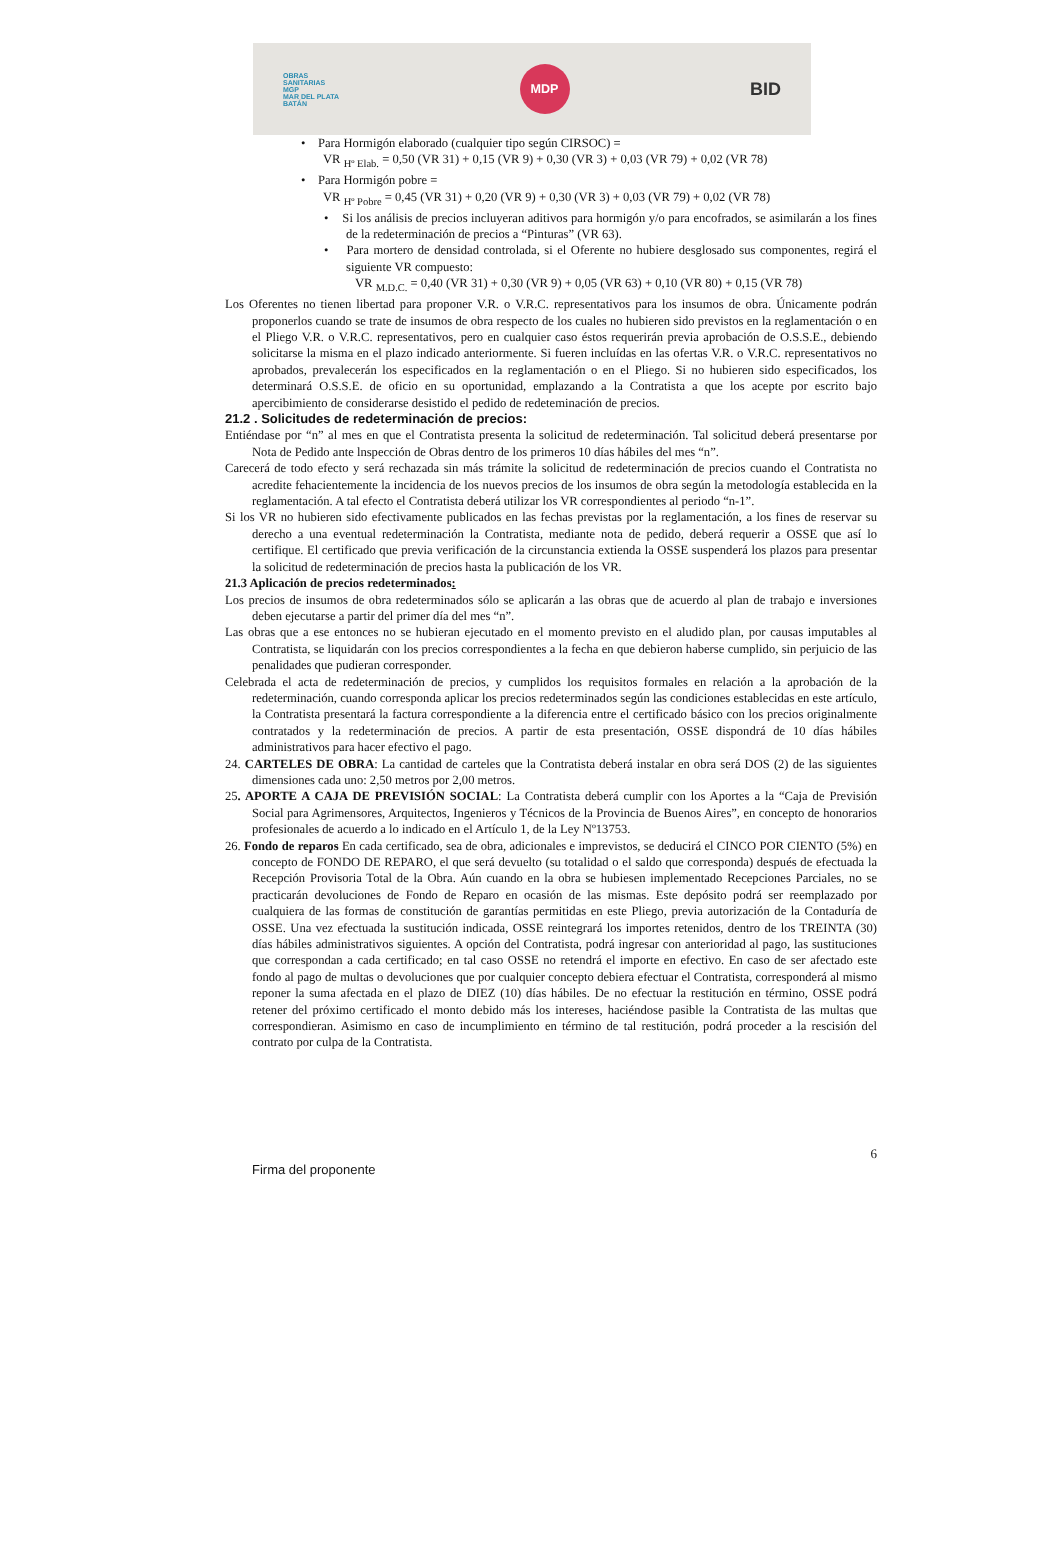OBRAS
SANITARIAS
MGP
MAR DEL PLATA
BATÁN
MDP
BID
• Para Hormigón elaborado (cualquier tipo según CIRSOC) =
VR <sub>Hº Elab.</sub> = 0,50 (VR 31) + 0,15 (VR 9) + 0,30 (VR 3) + 0,03 (VR 79) + 0,02 (VR 78)
• Para Hormigón pobre =
VR <sub>Hº Pobre</sub> = 0,45 (VR 31) + 0,20 (VR 9) + 0,30 (VR 3) + 0,03 (VR 79) + 0,02 (VR 78)
• Si los análisis de precios incluyeran aditivos para hormigón y/o para encofrados, se asimilarán a los fines de la redeterminación de precios a “Pinturas” (VR 63).
• Para mortero de densidad controlada, si el Oferente no hubiere desglosado sus componentes, regirá el siguiente VR compuesto:
VR <sub>M.D.C.</sub> = 0,40 (VR 31) + 0,30 (VR 9) + 0,05 (VR 63) + 0,10 (VR 80) + 0,15 (VR 78)
Los Oferentes no tienen libertad para proponer V.R. o V.R.C. representativos para los insumos de obra. Únicamente podrán proponerlos cuando se trate de insumos de obra respecto de los cuales no hubieren sido previstos en la reglamentación o en el Pliego V.R. o V.R.C. representativos, pero en cualquier caso éstos requerirán previa aprobación de O.S.S.E., debiendo solicitarse la misma en el plazo indicado anteriormente. Si fueren incluídas en las ofertas V.R. o V.R.C. representativos no aprobados, prevalecerán los especificados en la reglamentación o en el Pliego. Si no hubieren sido especificados, los determinará O.S.S.E. de oficio en su oportunidad, emplazando a la Contratista a que los acepte por escrito bajo apercibimiento de considerarse desistido el pedido de redeteminación de precios.
21.2 . Solicitudes de redeterminación de precios:
Entiéndase por “n” al mes en que el Contratista presenta la solicitud de redeterminación. Tal solicitud deberá presentarse por Nota de Pedido ante lnspección de Obras dentro de los primeros 10 días hábiles del mes “n”.
Carecerá de todo efecto y será rechazada sin más trámite la solicitud de redeterminación de precios cuando el Contratista no acredite fehacientemente la incidencia de los nuevos precios de los insumos de obra según la metodología establecida en la reglamentación. A tal efecto el Contratista deberá utilizar los VR correspondientes al periodo “n-1”.
Si los VR no hubieren sido efectivamente publicados en las fechas previstas por la reglamentación, a los fines de reservar su derecho a una eventual redeterminación la Contratista, mediante nota de pedido, deberá requerir a OSSE que así lo certifique. El certificado que previa verificación de la circunstancia extienda la OSSE suspenderá los plazos para presentar la solicitud de redeterminación de precios hasta la publicación de los VR.
21.3 Aplicación de precios redeterminados:
Los precios de insumos de obra redeterminados sólo se aplicarán a las obras que de acuerdo al plan de trabajo e inversiones deben ejecutarse a partir del primer día del mes “n”.
Las obras que a ese entonces no se hubieran ejecutado en el momento previsto en el aludido plan, por causas imputables al Contratista, se liquidarán con los precios correspondientes a la fecha en que debieron haberse cumplido, sin perjuicio de las penalidades que pudieran corresponder.
Celebrada el acta de redeterminación de precios, y cumplidos los requisitos formales en relación a la aprobación de la redeterminación, cuando corresponda aplicar los precios redeterminados según las condiciones establecidas en este artículo, la Contratista presentará la factura correspondiente a la diferencia entre el certificado básico con los precios originalmente contratados y la redeterminación de precios. A partir de esta presentación, OSSE dispondrá de 10 días hábiles administrativos para hacer efectivo el pago.
24. CARTELES DE OBRA: La cantidad de carteles que la Contratista deberá instalar en obra será DOS (2) de las siguientes dimensiones cada uno: 2,50 metros por 2,00 metros.
25. APORTE A CAJA DE PREVISIÓN SOCIAL: La Contratista deberá cumplir con los Aportes a la “Caja de Previsión Social para Agrimensores, Arquitectos, Ingenieros y Técnicos de la Provincia de Buenos Aires”, en concepto de honorarios profesionales de acuerdo a lo indicado en el Artículo 1, de la Ley Nº13753.
26. Fondo de reparos En cada certificado, sea de obra, adicionales e imprevistos, se deducirá el CINCO POR CIENTO (5%) en concepto de FONDO DE REPARO, el que será devuelto (su totalidad o el saldo que corresponda) después de efectuada la Recepción Provisoria Total de la Obra. Aún cuando en la obra se hubiesen implementado Recepciones Parciales, no se practicarán devoluciones de Fondo de Reparo en ocasión de las mismas. Este depósito podrá ser reemplazado por cualquiera de las formas de constitución de garantías permitidas en este Pliego, previa autorización de la Contaduría de OSSE. Una vez efectuada la sustitución indicada, OSSE reintegrará los importes retenidos, dentro de los TREINTA (30) días hábiles administrativos siguientes. A opción del Contratista, podrá ingresar con anterioridad al pago, las sustituciones que correspondan a cada certificado; en tal caso OSSE no retendrá el importe en efectivo. En caso de ser afectado este fondo al pago de multas o devoluciones que por cualquier concepto debiera efectuar el Contratista, corresponderá al mismo reponer la suma afectada en el plazo de DIEZ (10) días hábiles. De no efectuar la restitución en término, OSSE podrá retener del próximo certificado el monto debido más los intereses, haciéndose pasible la Contratista de las multas que correspondieran. Asimismo en caso de incumplimiento en término de tal restitución, podrá proceder a la rescisión del contrato por culpa de la Contratista.
6
Firma del proponente